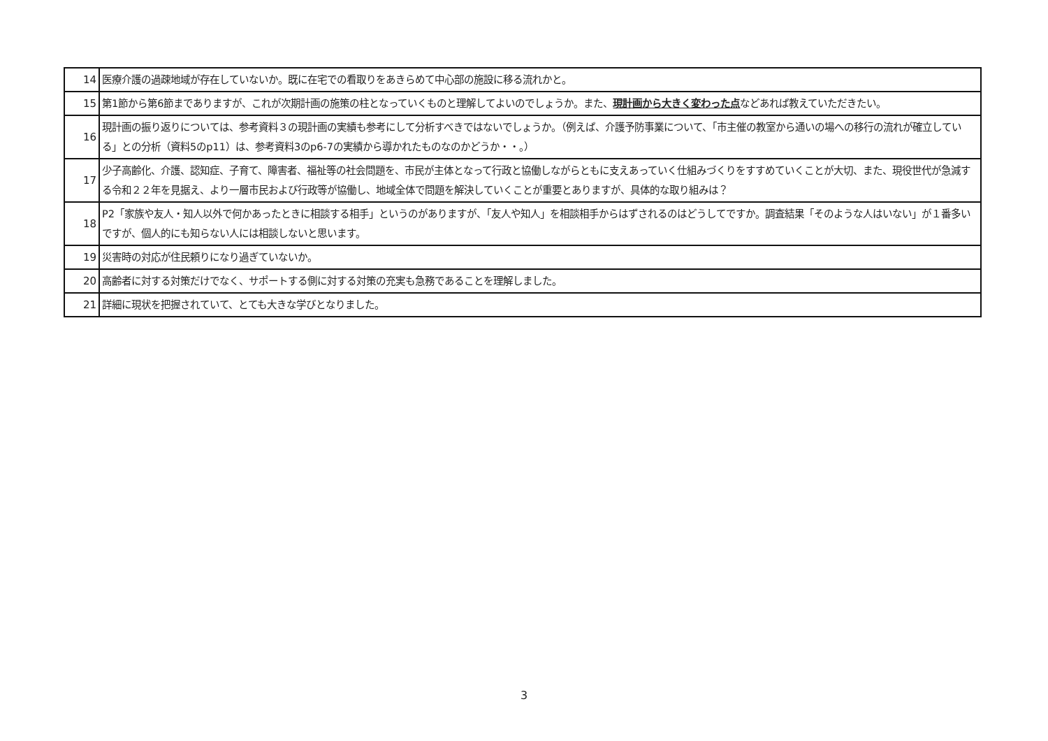| 14 | 医療介護の過疎地域が存在していないか。既に在宅での看取りをあきらめて中心部の施設に移る流れかと。 |
| 15 | 第1節から第6節までありますが、これが次期計画の施策の柱となっていくものと理解してよいのでしょうか。また、 現計画から大きく変わった点 などあれば教えていただきたい。 |
| 16 | 現計画の振り返りについては、参考資料３の現計画の実績も参考にして分析すべきではないでしょうか。（例えば、介護予防事業について、「市主催の教室から通いの場への移行の流れが確立している」との分析（資料5のp11）は、参考資料3のp6-7の実績から導かれたものなのかどうか・・。） |
| 17 | 少子高齢化、介護、認知症、子育て、障害者、福祉等の社会問題を、市民が主体となって行政と協働しながらともに支えあっていく仕組みづくりをすすめていくことが大切、また、現役世代が急減する令和２２年を見据え、より一層市民および行政等が協働し、地域全体で問題を解決していくことが重要とありますが、具体的な取り組みは？ |
| 18 | P2「家族や友人・知人以外で何かあったときに相談する相手」というのがありますが、「友人や知人」を相談相手からはずされるのはどうしてですか。調査結果「そのような人はいない」が１番多いですが、個人的にも知らない人には相談しないと思います。 |
| 19 | 災害時の対応が住民頼りになり過ぎていないか。 |
| 20 | 高齢者に対する対策だけでなく、サポートする側に対する対策の充実も急務であることを理解しました。 |
| 21 | 詳細に現状を把握されていて、とても大きな学びとなりました。 |
3